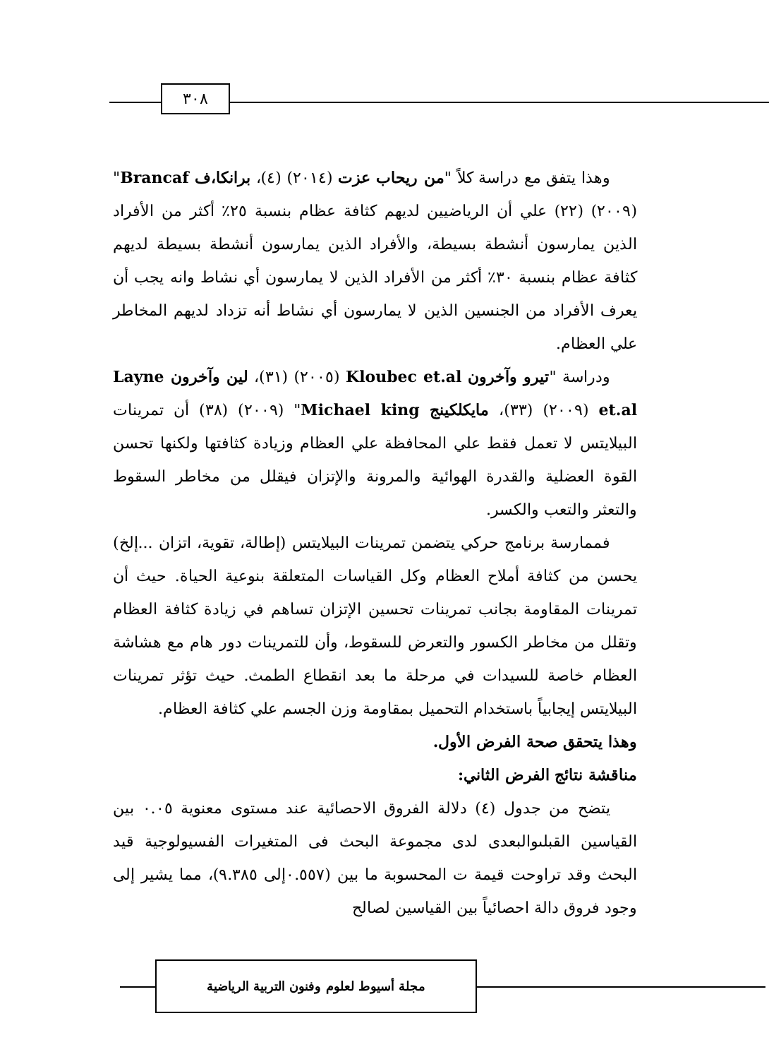٣٠٨
وهذا يتفق مع دراسة كلاً "من ريحاب عزت (٢٠١٤) (٤)، برانكا،ف Brancaf" (٢٠٠٩) (٢٢) علي أن الرياضيين لديهم كثافة عظام بنسبة ٢٥٪ أكثر من الأفراد الذين يمارسون أنشطة بسيطة، والأفراد الذين يمارسون أنشطة بسيطة لديهم كثافة عظام بنسبة ٣٠٪ أكثر من الأفراد الذين لا يمارسون أي نشاط وانه يجب أن يعرف الأفراد من الجنسين الذين لا يمارسون أي نشاط أنه تزداد لديهم المخاطر علي العظام.
ودراسة "تيرو وآخرون Kloubec et.al (٢٠٠٥) (٣١)، لين وآخرون Layne et.al (٢٠٠٩) (٣٣)، مايكلكينج Michael king" (٢٠٠٩) (٣٨) أن تمرينات البيلايتس لا تعمل فقط علي المحافظة علي العظام وزيادة كثافتها ولكنها تحسن القوة العضلية والقدرة الهوائية والمرونة والإتزان فيقلل من مخاطر السقوط والتعثر والتعب والكسر.
فممارسة برنامج حركي يتضمن تمرينات البيلايتس (إطالة، تقوية، اتزان ...إلخ) يحسن من كثافة أملاح العظام وكل القياسات المتعلقة بنوعية الحياة. حيث أن تمرينات المقاومة بجانب تمرينات تحسين الإتزان تساهم في زيادة كثافة العظام وتقلل من مخاطر الكسور والتعرض للسقوط، وأن للتمرينات دور هام مع هشاشة العظام خاصة للسيدات في مرحلة ما بعد انقطاع الطمث. حيث تؤثر تمرينات البيلايتس إيجابياً باستخدام التحميل بمقاومة وزن الجسم علي كثافة العظام.
وهذا يتحقق صحة الفرض الأول.
مناقشة نتائج الفرض الثاني:
يتضح من جدول (٤) دلالة الفروق الاحصائية عند مستوى معنوية ٠.٠٥ بين القياسين القبلىوالبعدى لدى مجموعة البحث فى المتغيرات الفسيولوجية قيد البحث وقد تراوحت قيمة ت المحسوبة ما بين (٠.٥٥٧إلى ٩.٣٨٥)، مما يشير إلى وجود فروق دالة احصائياً بين القياسين لصالح
مجلة أسيوط لعلوم وفنون التربية الرياضية